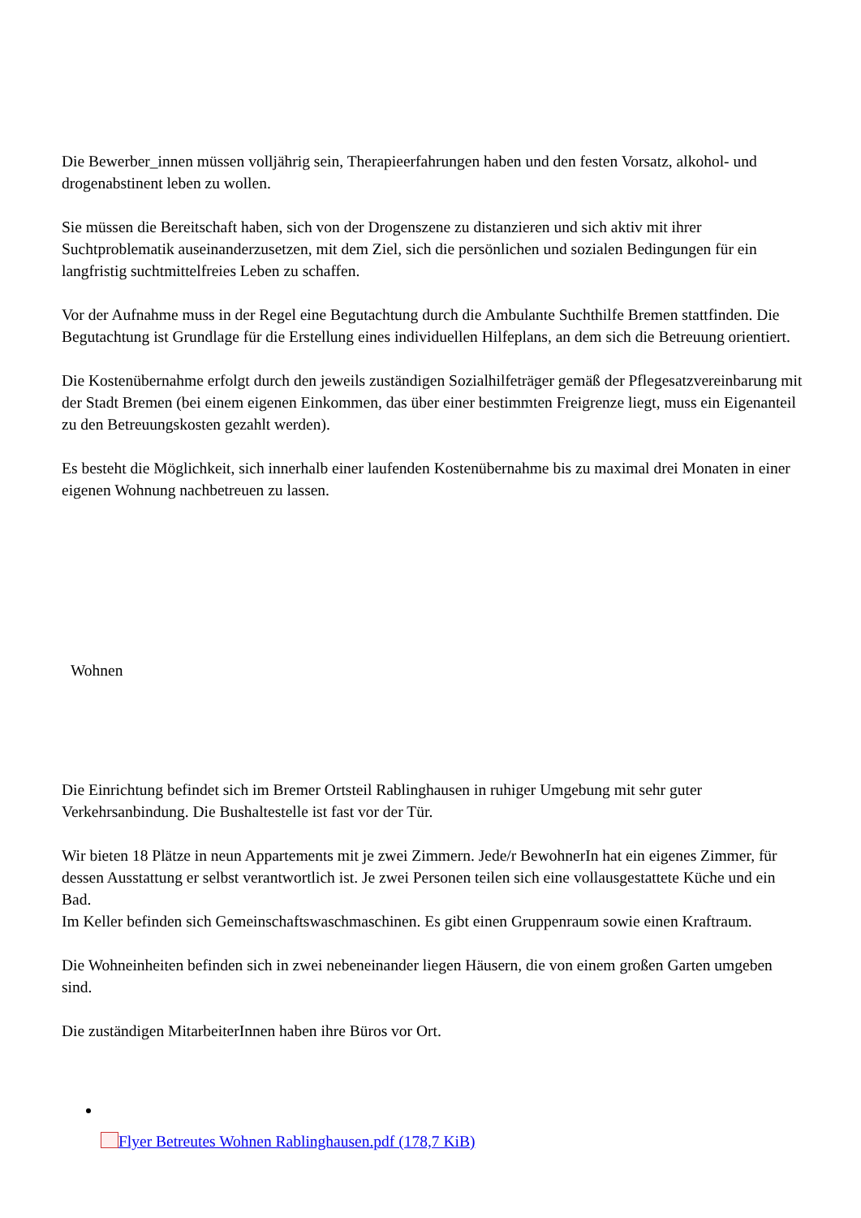Die Bewerber_innen müssen volljährig sein, Therapieerfahrungen haben und den festen Vorsatz, alkohol- und drogenabstinent leben zu wollen.
Sie müssen die Bereitschaft haben, sich von der Drogenszene zu distanzieren und sich aktiv mit ihrer Suchtproblematik auseinanderzusetzen, mit dem Ziel, sich die persönlichen und sozialen Bedingungen für ein langfristig suchtmittelfreies Leben zu schaffen.
Vor der Aufnahme muss in der Regel eine Begutachtung durch die Ambulante Suchthilfe Bremen stattfinden. Die Begutachtung ist Grundlage für die Erstellung eines individuellen Hilfeplans, an dem sich die Betreuung orientiert.
Die Kostenübernahme erfolgt durch den jeweils zuständigen Sozialhilfeträger gemäß der Pflegesatzvereinbarung mit der Stadt Bremen (bei einem eigenen Einkommen, das über einer bestimmten Freigrenze liegt, muss ein Eigenanteil zu den Betreuungskosten gezahlt werden).
Es besteht die Möglichkeit, sich innerhalb einer laufenden Kostenübernahme bis zu maximal drei Monaten in einer eigenen Wohnung nachbetreuen zu lassen.
Wohnen
Die Einrichtung befindet sich im Bremer Ortsteil Rablinghausen in ruhiger Umgebung mit sehr guter Verkehrsanbindung. Die Bushaltestelle ist fast vor der Tür.
Wir bieten 18 Plätze in neun Appartements mit je zwei Zimmern. Jede/r BewohnerIn hat ein eigenes Zimmer, für dessen Ausstattung er selbst verantwortlich ist. Je zwei Personen teilen sich eine vollausgestattete Küche und ein Bad.
Im Keller befinden sich Gemeinschaftswaschmaschinen. Es gibt einen Gruppenraum sowie einen Kraftraum.
Die Wohneinheiten befinden sich in zwei nebeneinander liegen Häusern, die von einem großen Garten umgeben sind.
Die zuständigen MitarbeiterInnen haben ihre Büros vor Ort.
Flyer Betreutes Wohnen Rablinghausen.pdf (178,7 KiB)